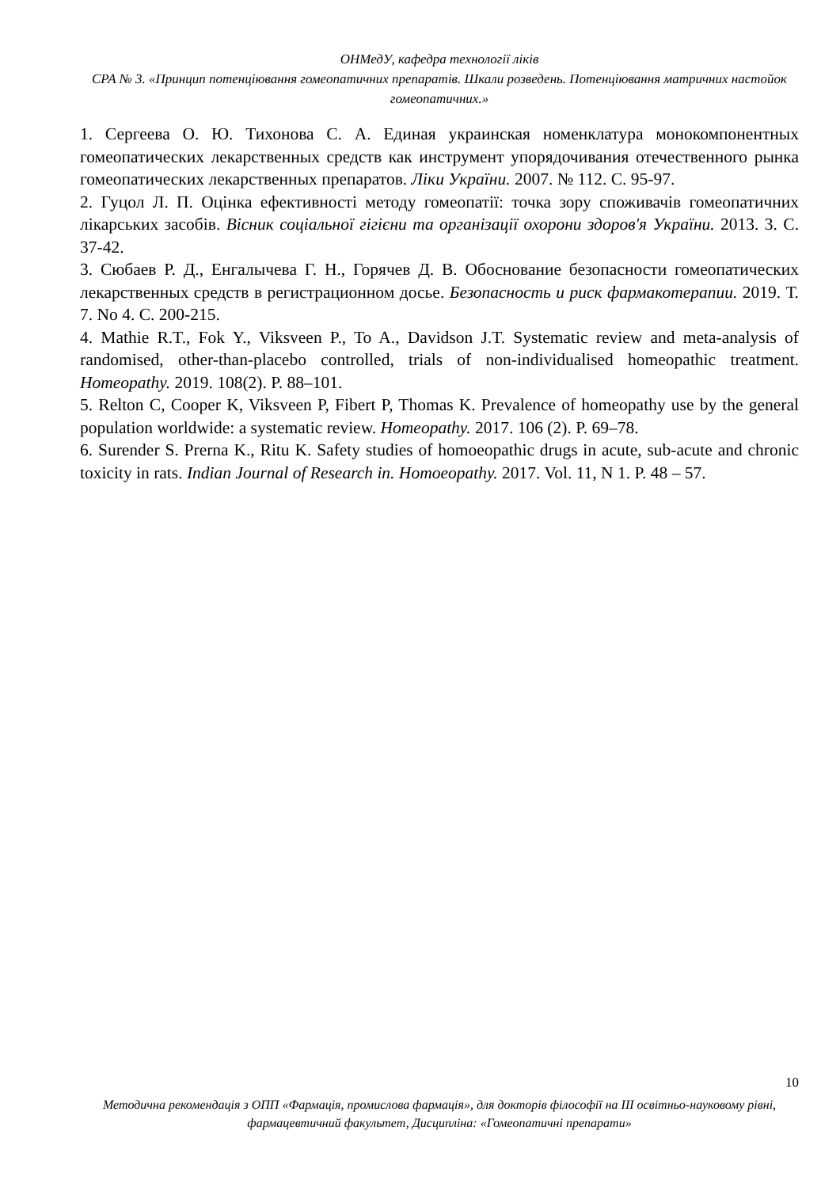ОНМедУ, кафедра технології ліків
СРА № 3. «Принцип потенціювання гомеопатичних препаратів. Шкали розведень. Потенціювання матричних настойок гомеопатичних.»
1. Сергеева О. Ю. Тихонова С. А. Единая украинская номенклатура монокомпонентных гомеопатических лекарственных средств как инструмент упорядочивания отечественного рынка гомеопатических лекарственных препаратов. Ліки України. 2007. № 112. С. 95-97.
2. Гуцол Л. П. Оцінка ефективності методу гомеопатії: точка зору споживачів гомеопатичних лікарських засобів. Вісник соціальної гігієни та організації охорони здоров'я України. 2013. 3. С. 37-42.
3. Сюбаев Р. Д., Енгалычева Г. Н., Горячев Д. В. Обоснование безопасности гомеопатических лекарственных средств в регистрационном досье. Безопасность и риск фармакотерапии. 2019. Т. 7. No 4. С. 200-215.
4. Mathie R.T., Fok Y., Viksveen P., To A., Davidson J.T. Systematic review and meta-analysis of randomised, other-than-placebo controlled, trials of non-individualised homeopathic treatment. Homeopathy. 2019. 108(2). P. 88–101.
5. Relton C, Cooper K, Viksveen P, Fibert P, Thomas K. Prevalence of homeopathy use by the general population worldwide: a systematic review. Homeopathy. 2017. 106 (2). P. 69–78.
6. Surender S. Prerna K., Ritu K. Safety studies of homoeopathic drugs in acute, sub-acute and chronic toxicity in rats. Indian Journal of Research in. Homoeopathy. 2017. Vol. 11, N 1. P. 48 – 57.
10
Методична рекомендація з ОПП «Фармація, промислова фармація», для докторів філософії на ІІІ освітньо-науковому рівні, фармацевтичний факультет, Дисципліна: «Гомеопатичні препарати»